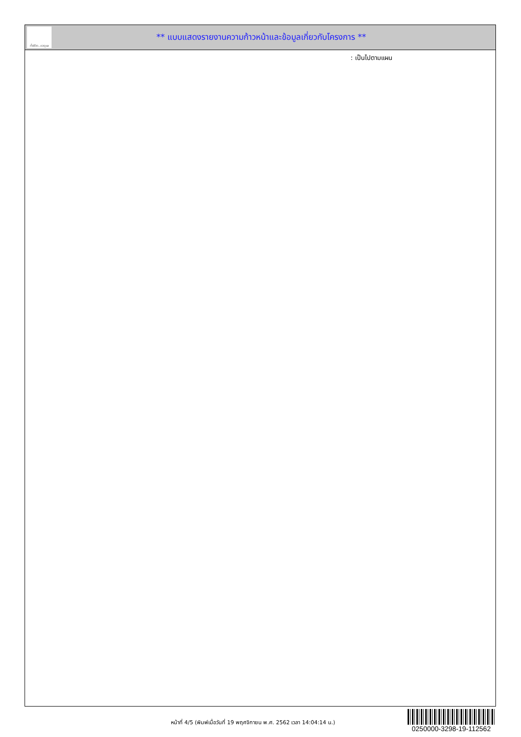ทั้งชีวิต..เราดูแล
** แบบแสดงรายงานความก้าวหน้าและข้อมูลเกี่ยวกับโครงการ **
: เป็นไปตามแผน
หน้าที่ 4/5 (พิมพ์เมื่อวันที่ 19 พฤศจิกายน พ.ศ. 2562 เวลา 14:04:14 น.)
0250000-3298-19-112562